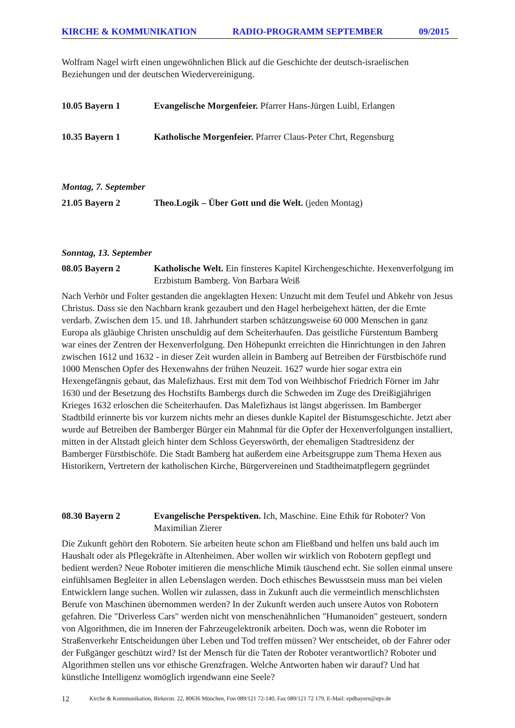KIRCHE & KOMMUNIKATION RADIO-PROGRAMM SEPTEMBER 09/2015
Wolfram Nagel wirft einen ungewöhnlichen Blick auf die Geschichte der deutsch-israelischen Beziehungen und der deutschen Wiedervereinigung.
10.05 Bayern 1 Evangelische Morgenfeier. Pfarrer Hans-Jürgen Luibl, Erlangen
10.35 Bayern 1 Katholische Morgenfeier. Pfarrer Claus-Peter Chrt, Regensburg
Montag, 7. September
21.05 Bayern 2 Theo.Logik – Über Gott und die Welt. (jeden Montag)
Sonntag, 13. September
08.05 Bayern 2 Katholische Welt. Ein finsteres Kapitel Kirchengeschichte. Hexenverfolgung im Erzbistum Bamberg. Von Barbara Weiß
Nach Verhör und Folter gestanden die angeklagten Hexen: Unzucht mit dem Teufel und Abkehr von Jesus Christus. Dass sie den Nachbarn krank gezaubert und den Hagel herbeigehext hätten, der die Ernte verdarb. Zwischen dem 15. und 18. Jahrhundert starben schätzungsweise 60 000 Menschen in ganz Europa als gläubige Christen unschuldig auf dem Scheiterhaufen. Das geistliche Fürstentum Bamberg war eines der Zentren der Hexenverfolgung. Den Höhepunkt erreichten die Hinrichtungen in den Jahren zwischen 1612 und 1632 - in dieser Zeit wurden allein in Bamberg auf Betreiben der Fürstbischöfe rund 1000 Menschen Opfer des Hexenwahns der frühen Neuzeit. 1627 wurde hier sogar extra ein Hexengefängnis gebaut, das Malefizhaus. Erst mit dem Tod von Weihbischof Friedrich Förner im Jahr 1630 und der Besetzung des Hochstifts Bambergs durch die Schweden im Zuge des Dreißigjährigen Krieges 1632 erloschen die Scheiterhaufen. Das Malefizhaus ist längst abgerissen. Im Bamberger Stadtbild erinnerte bis vor kurzem nichts mehr an dieses dunkle Kapitel der Bistumsgeschichte. Jetzt aber wurde auf Betreiben der Bamberger Bürger ein Mahnmal für die Opfer der Hexenverfolgungen installiert, mitten in der Altstadt gleich hinter dem Schloss Geyerswörth, der ehemaligen Stadtresidenz der Bamberger Fürstbischöfe. Die Stadt Bamberg hat außerdem eine Arbeitsgruppe zum Thema Hexen aus Historikern, Vertretern der katholischen Kirche, Bürgervereinen und Stadtheimatpflegern gegründet
08.30 Bayern 2 Evangelische Perspektiven. Ich, Maschine. Eine Ethik für Roboter? Von Maximilian Zierer
Die Zukunft gehört den Robotern. Sie arbeiten heute schon am Fließband und helfen uns bald auch im Haushalt oder als Pflegekräfte in Altenheimen. Aber wollen wir wirklich von Robotern gepflegt und bedient werden? Neue Roboter imitieren die menschliche Mimik täuschend echt. Sie sollen einmal unsere einfühlsamen Begleiter in allen Lebenslagen werden. Doch ethisches Bewusstsein muss man bei vielen Entwicklern lange suchen. Wollen wir zulassen, dass in Zukunft auch die vermeintlich menschlichsten Berufe von Maschinen übernommen werden? In der Zukunft werden auch unsere Autos von Robotern gefahren. Die "Driverless Cars" werden nicht von menschenähnlichen "Humanoiden" gesteuert, sondern von Algorithmen, die im Inneren der Fahrzeugelektronik arbeiten. Doch was, wenn die Roboter im Straßenverkehr Entscheidungen über Leben und Tod treffen müssen? Wer entscheidet, ob der Fahrer oder der Fußgänger geschützt wird? Ist der Mensch für die Taten der Roboter verantwortlich? Roboter und Algorithmen stellen uns vor ethische Grenzfragen. Welche Antworten haben wir darauf? Und hat künstliche Intelligenz womöglich irgendwann eine Seele?
12 Kirche & Kommunikation, Birkerstr. 22, 80636 München, Fon 089/121 72-140, Fax 089/121 72 179, E-Mail: epdbayern@epv.de